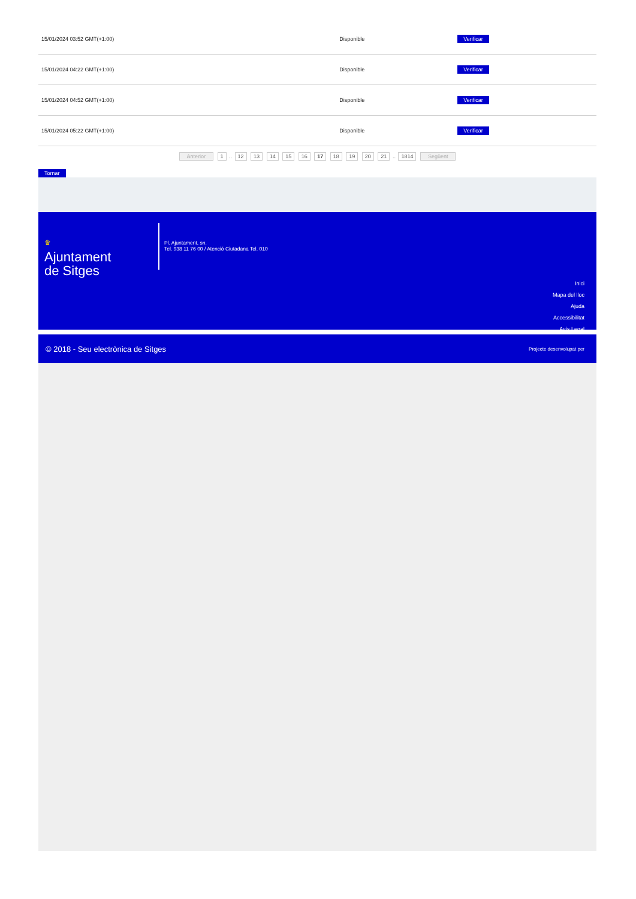| 15/01/2024 03:52 GMT(+1:00) | Disponible | Verificar |
| 15/01/2024 04:22 GMT(+1:00) | Disponible | Verificar |
| 15/01/2024 04:52 GMT(+1:00) | Disponible | Verificar |
| 15/01/2024 05:22 GMT(+1:00) | Disponible | Verificar |
Anterior 1 .. 12 13 14 15 16 17 18 19 20 21 .. 1814 Següent
Tornar
♛
Ajuntament
de Sitges
Pl. Ajuntament, sn.
Tel. 938 11 76 00 / Atenció Ciutadana Tel. 010
Inici
Mapa del lloc
Ajuda
Accessibilitat
Avís Legal
© 2018 - Seu electrònica de Sitges Projecte desenvolupat per